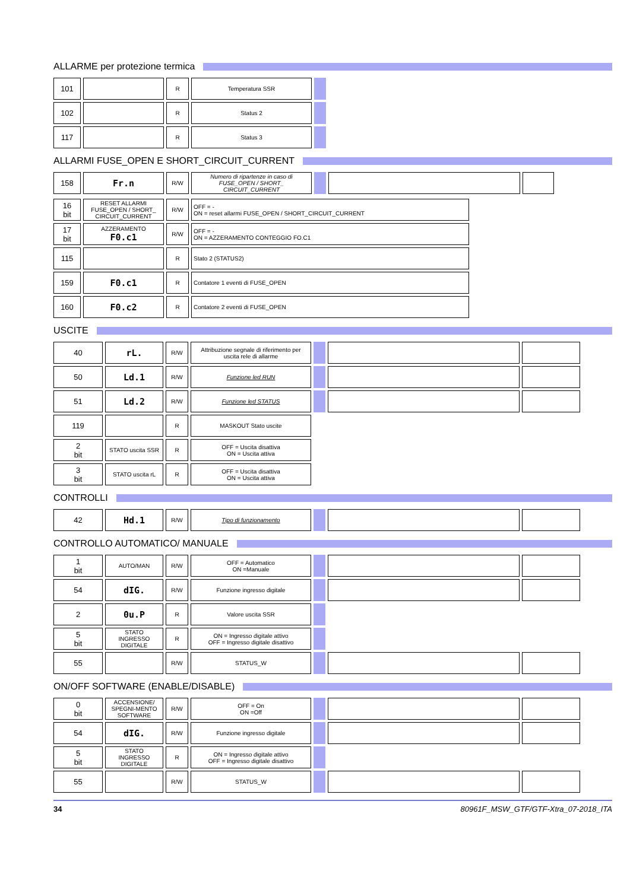ALLARME per protezione termica
| 101 | | R | Temperatura SSR | |
| 102 | | R | Status 2 | |
| 117 | | R | Status 3 | |
ALLARMI FUSE_OPEN E SHORT_CIRCUIT_CURRENT
| 158 | Fr.n | R/W | Numero di ripartenze in caso di FUSE_OPEN / SHORT_ CIRCUIT_CURRENT | | | |
| 16 bit | RESET ALLARMI FUSE_OPEN / SHORT_ CIRCUIT_CURRENT | R/W | OFF = - ON = reset allarmi FUSE_OPEN / SHORT_CIRCUIT_CURRENT |
| 17 bit | AZZERAMENTO F0.c1 | R/W | OFF = - ON = AZZERAMENTO CONTEGGIO FO.C1 |
| 115 | | R | Stato 2 (STATUS2) |
| 159 | F0.c1 | R | Contatore 1 eventi di FUSE_OPEN |
| 160 | F0.c2 | R | Contatore 2 eventi di FUSE_OPEN |
USCITE
| 40 | rL. | R/W | Attribuzione segnale di riferimento per uscita rele di allarme | | | |
| 50 | Ld.1 | R/W | Funzione led RUN | | | |
| 51 | Ld.2 | R/W | Funzione led STATUS | | | |
| 119 | | R | MASKOUT Stato uscite | | | |
| 2 bit | STATO uscita SSR | R | OFF = Uscita disattiva ON = Uscita attiva | | | |
| 3 bit | STATO uscita rL | R | OFF = Uscita disattiva ON = Uscita attiva | | | |
CONTROLLI
| 42 | Hd.1 | R/W | Tipo di funzionamento | | | |
CONTROLLO AUTOMATICO/ MANUALE
| 1 bit | AUTO/MAN | R/W | OFF = Automatico ON =Manuale | | | |
| 54 | dIG. | R/W | Funzione ingresso digitale | | | |
| 2 | 0u.P | R | Valore uscita SSR | | | |
| 5 bit | STATO INGRESSO DIGITALE | R | ON = Ingresso digitale attivo OFF = Ingresso digitale disattivo | | | |
| 55 | | R/W | STATUS_W | | | |
ON/OFF SOFTWARE (ENABLE/DISABLE)
| 0 bit | ACCENSIONE/ SPEGNI-MENTO SOFTWARE | R/W | OFF = On ON =Off | | | |
| 54 | dIG. | R/W | Funzione ingresso digitale | | | |
| 5 bit | STATO INGRESSO DIGITALE | R | ON = Ingresso digitale attivo OFF = Ingresso digitale disattivo | | | |
| 55 | | R/W | STATUS_W | | | |
34 80961F_MSW_GTF/GTF-Xtra_07-2018_ITA